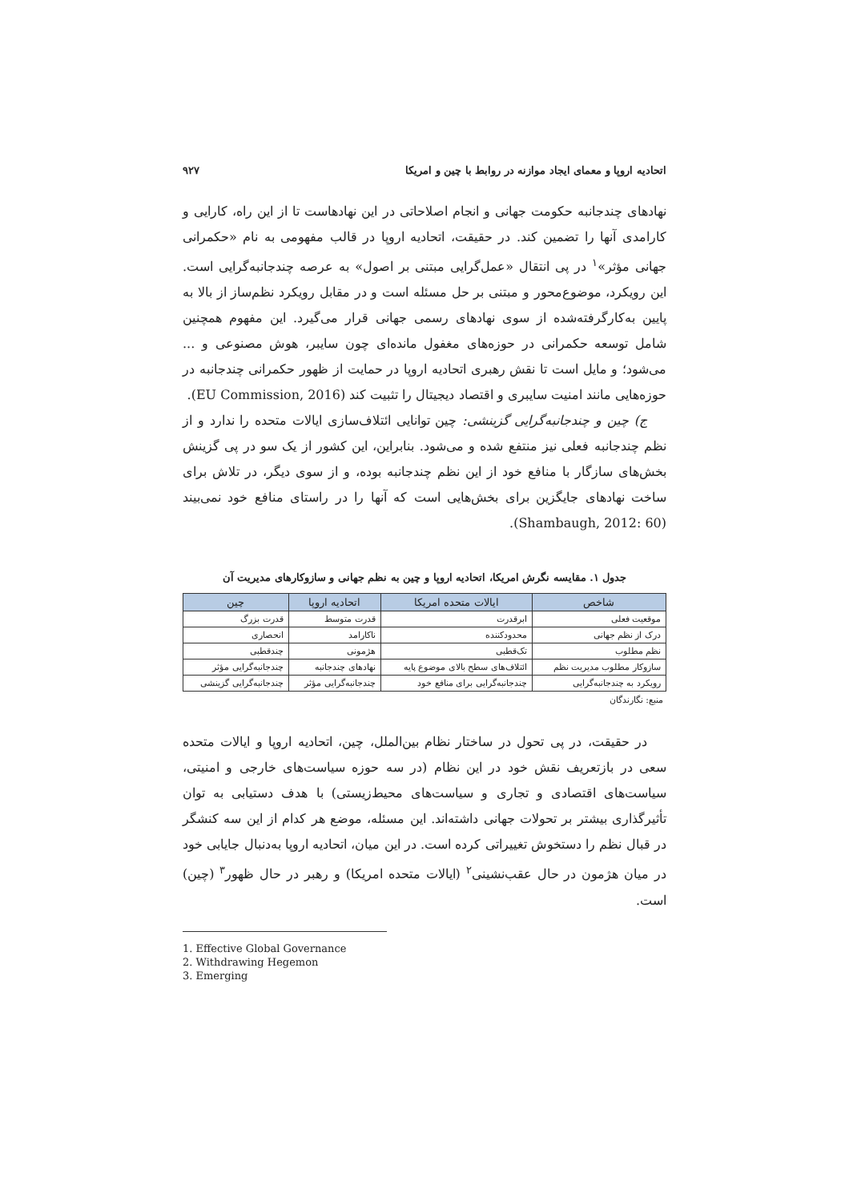اتحادیه اروپا و معمای ایجاد موازنه در روابط با چین و امریکا ۹۲۷
نهادهای چندجانبه حکومت جهانی و انجام اصلاحاتی در این نهادهاست تا از این راه، کارایی و کارامدی آنها را تضمین کند. در حقیقت، اتحادیه اروپا در قالب مفهومی به نام «حکمرانی جهانی مؤثر»<sup>۱</sup> در پی انتقال «عمل‌گرایی مبتنی بر اصول» به عرصه چندجانبه‌گرایی است. این رویکرد، موضوع‌محور و مبتنی بر حل مسئله است و در مقابل رویکرد نظم‌ساز از بالا به پایین به‌کارگرفته‌شده از سوی نهادهای رسمی جهانی قرار می‌گیرد. این مفهوم همچنین شامل توسعه حکمرانی در حوزه‌های مغفول مانده‌ای چون سایبر، هوش مصنوعی و ... می‌شود؛ و مایل است تا نقش رهبری اتحادیه اروپا در حمایت از ظهور حکمرانی چندجانبه در حوزه‌هایی مانند امنیت سایبری و اقتصاد دیجیتال را تثبیت کند (EU Commission, 2016).
ج) چین و چندجانبه‌گرایی گزینشی: چین توانایی ائتلاف‌سازی ایالات متحده را ندارد و از نظم چندجانبه فعلی نیز منتفع شده و می‌شود. بنابراین، این کشور از یک سو در پی گزینش بخش‌های سازگار با منافع خود از این نظم چندجانبه بوده، و از سوی دیگر، در تلاش برای ساخت نهادهای جایگزین برای بخش‌هایی است که آنها را در راستای منافع خود نمی‌بیند (Shambaugh, 2012: 60).
جدول ۱. مقایسه نگرش امریکا، اتحادیه اروپا و چین به نظم جهانی و سازوکارهای مدیریت آن
| شاخص | ایالات متحده امریکا | اتحادیه اروپا | چین |
| --- | --- | --- | --- |
| موقعیت فعلی | ابرقدرت | قدرت متوسط | قدرت بزرگ |
| درک از نظم جهانی | محدودکننده | ناکارامد | انحصاری |
| نظم مطلوب | تک‌قطبی | هژمونی | چندقطبی |
| سازوکار مطلوب مدیریت نظم | ائتلاف‌های سطح بالای موضوع پایه | نهادهای چندجانبه | چندجانبه‌گرایی مؤثر |
| رویکرد به چندجانبه‌گرایی | چندجانبه‌گرایی برای منافع خود | چندجانبه‌گرایی مؤثر | چندجانبه‌گرایی گزینشی |
منبع: نگارندگان
در حقیقت، در پی تحول در ساختار نظام بین‌الملل، چین، اتحادیه اروپا و ایالات متحده سعی در بازتعریف نقش خود در این نظام (در سه حوزه سیاست‌های خارجی و امنیتی، سیاست‌های اقتصادی و تجاری و سیاست‌های محیط‌زیستی) با هدف دستیابی به توان تأثیرگذاری بیشتر بر تحولات جهانی داشته‌اند. این مسئله، موضع هر کدام از این سه کنشگر در قبال نظم را دستخوش تغییراتی کرده است. در این میان، اتحادیه اروپا به‌دنبال جایابی خود در میان هژمون در حال عقب‌نشینی<sup>۲</sup> (ایالات متحده امریکا) و رهبر در حال ظهور<sup>۳</sup> (چین) است.
1. Effective Global Governance
2. Withdrawing Hegemon
3. Emerging